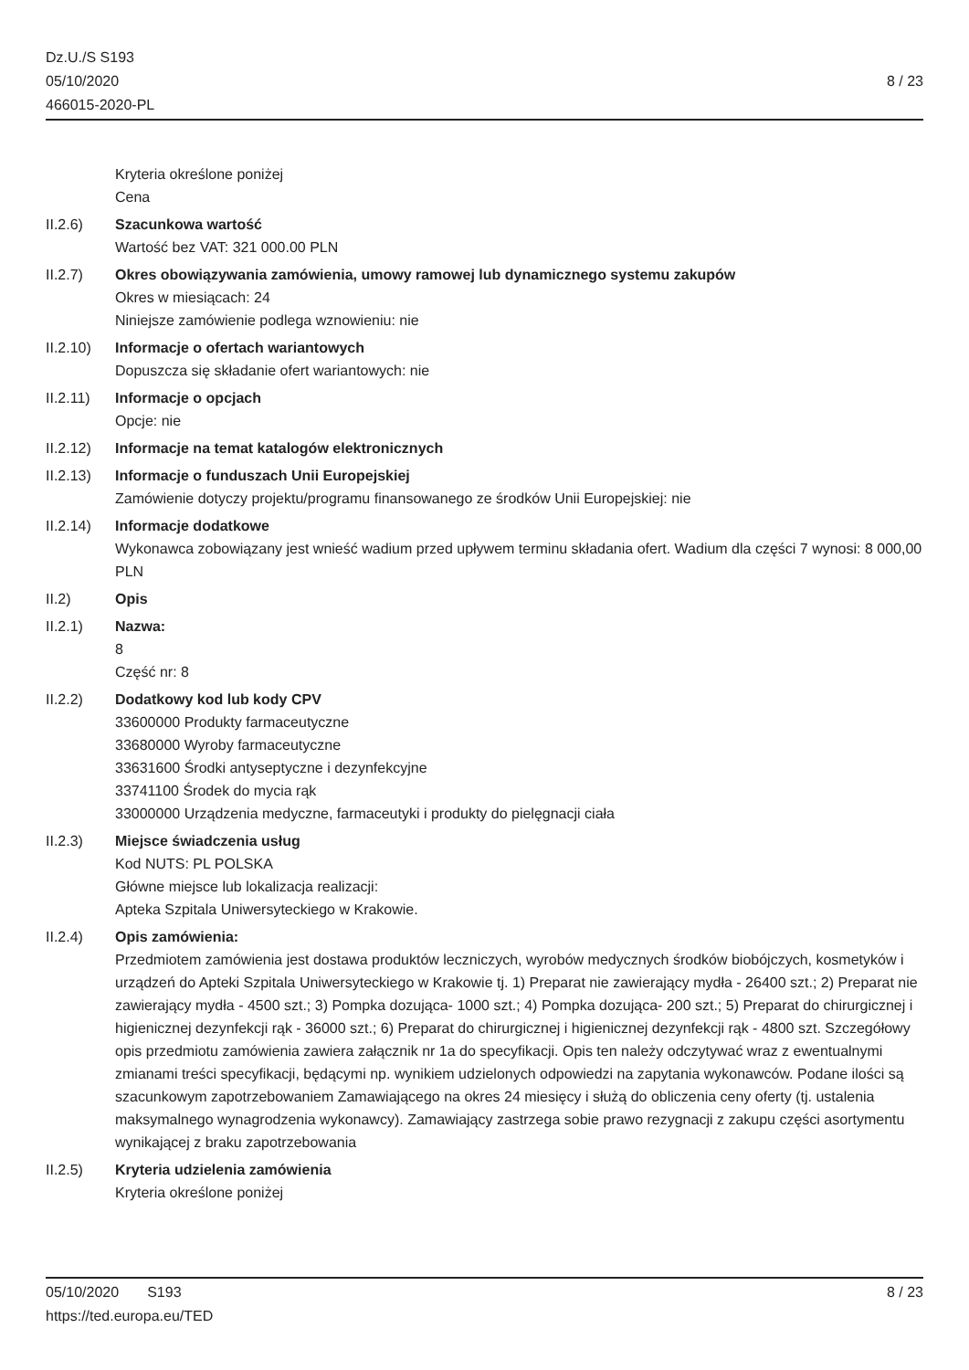Dz.U./S S193
05/10/2020
466015-2020-PL
8 / 23
Kryteria określone poniżej
Cena
II.2.6) Szacunkowa wartość
Wartość bez VAT: 321 000.00 PLN
II.2.7) Okres obowiązywania zamówienia, umowy ramowej lub dynamicznego systemu zakupów
Okres w miesiącach: 24
Niniejsze zamówienie podlega wznowieniu: nie
II.2.10)
Informacje o ofertach wariantowych
Dopuszcza się składanie ofert wariantowych: nie
II.2.11)
Informacje o opcjach
Opcje: nie
II.2.12)
Informacje na temat katalogów elektronicznych
II.2.13)
Informacje o funduszach Unii Europejskiej
Zamówienie dotyczy projektu/programu finansowanego ze środków Unii Europejskiej: nie
II.2.14)
Informacje dodatkowe
Wykonawca zobowiązany jest wnieść wadium przed upływem terminu składania ofert. Wadium dla części 7 wynosi: 8 000,00 PLN
II.2) Opis
II.2.1) Nazwa:
8
Część nr: 8
II.2.2) Dodatkowy kod lub kody CPV
33600000 Produkty farmaceutyczne
33680000 Wyroby farmaceutyczne
33631600 Środki antyseptyczne i dezynfekcyjne
33741100 Środek do mycia rąk
33000000 Urządzenia medyczne, farmaceutyki i produkty do pielęgnacji ciała
II.2.3) Miejsce świadczenia usług
Kod NUTS: PL POLSKA
Główne miejsce lub lokalizacja realizacji:
Apteka Szpitala Uniwersyteckiego w Krakowie.
II.2.4) Opis zamówienia:
Przedmiotem zamówienia jest dostawa produktów leczniczych, wyrobów medycznych środków biobójczych, kosmetyków i urządzeń do Apteki Szpitala Uniwersyteckiego w Krakowie tj. 1) Preparat nie zawierający mydła - 26400 szt.; 2) Preparat nie zawierający mydła - 4500 szt.; 3) Pompka dozująca- 1000 szt.; 4) Pompka dozująca- 200 szt.; 5) Preparat do chirurgicznej i higienicznej dezynfekcji rąk - 36000 szt.; 6) Preparat do chirurgicznej i higienicznej dezynfekcji rąk - 4800 szt. Szczegółowy opis przedmiotu zamówienia zawiera załącznik nr 1a do specyfikacji. Opis ten należy odczytywać wraz z ewentualnymi zmianami treści specyfikacji, będącymi np. wynikiem udzielonych odpowiedzi na zapytania wykonawców. Podane ilości są szacunkowym zapotrzebowaniem Zamawiającego na okres 24 miesięcy i służą do obliczenia ceny oferty (tj. ustalenia maksymalnego wynagrodzenia wykonawcy). Zamawiający zastrzega sobie prawo rezygnacji z zakupu części asortymentu wynikającej z braku zapotrzebowania
II.2.5) Kryteria udzielenia zamówienia
Kryteria określone poniżej
05/10/2020 S193
https://ted.europa.eu/TED
8 / 23